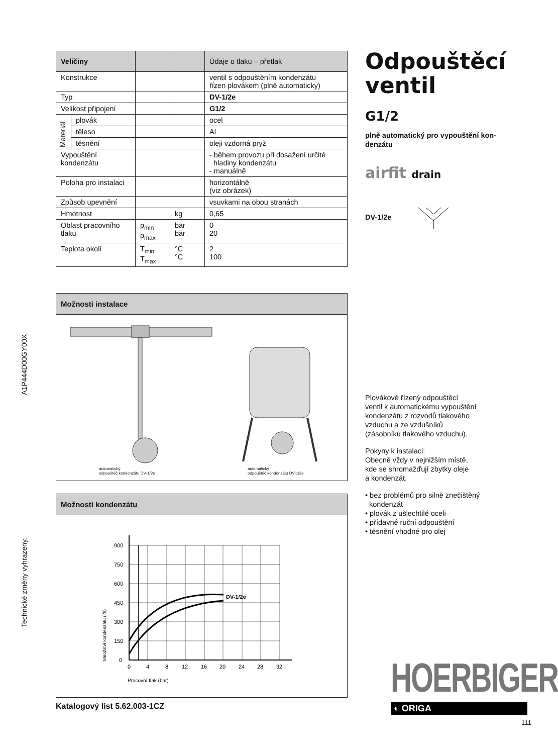A1P444D00GY00X
Technické změny vyhrazeny.
| Veličiny | | | | Údaje o tlaku – přetlak |
| --- | --- | --- | --- | --- |
| Konstrukce | | | | ventil s odpouštěním kondenzátu řízen plovákem (plně automaticky) |
| Typ | | | | DV-1/2e |
| Velikost připojení | | | | G1/2 |
| Materiál | plovák | | | ocel |
| | těleso | | | Al |
| | těsnění | | | oleji vzdorná pryž |
| Vypouštění kondenzátu | | | | - během provozu při dosažení určité hladiny kondenzátu - manuálně |
| Poloha pro instalaci | | | | horizontálně (viz obrázek) |
| Způsob upevnění | | | | vsuvkami na obou stranách |
| Hmotnost | | | kg | 0,65 |
| Oblast pracovního tlaku | | p<sub>min</sub> p<sub>max</sub> | bar bar | 0 20 |
| Teplota okolí | | T<sub>min</sub> T<sub>max</sub> | °C °C | 2 100 |
Možnosti instalace
automatický
odpouštěč kondenzátu DV-1/2e
automatický
odpouštěč kondenzátu DV-1/2e
Možnosti kondenzátu
900
750
600
450
300
150
0
0
4
8
12
16
20
24
28
32
DV-1/2e
Pracovní tlak (bar)
Množství kondenzátu (l/h)
Katalogový list 5.62.003-1CZ
Odpouštěcí
ventil
G1/2
plně automatický pro vypouštění kon-
denzátu
airfit drain
DV-1/2e
Plovákově řízený odpouštěcí
ventil k automatickému vypouštění
kondenzátu z rozvodů tlakového
vzduchu a ze vzdušníků
(zásobníku tlakového vzduchu).
Pokyny k instalaci:
Obecně vždy v nejnižším místě,
kde se shromažďují zbytky oleje
a kondenzát.
• bez problémů pro silně znečištěný
kondenzát
• plovák z ušlechtilé oceli
• přídavné ruční odpouštění
• těsnění vhodné pro olej
HOERBIGER
◐ ORIGA
111